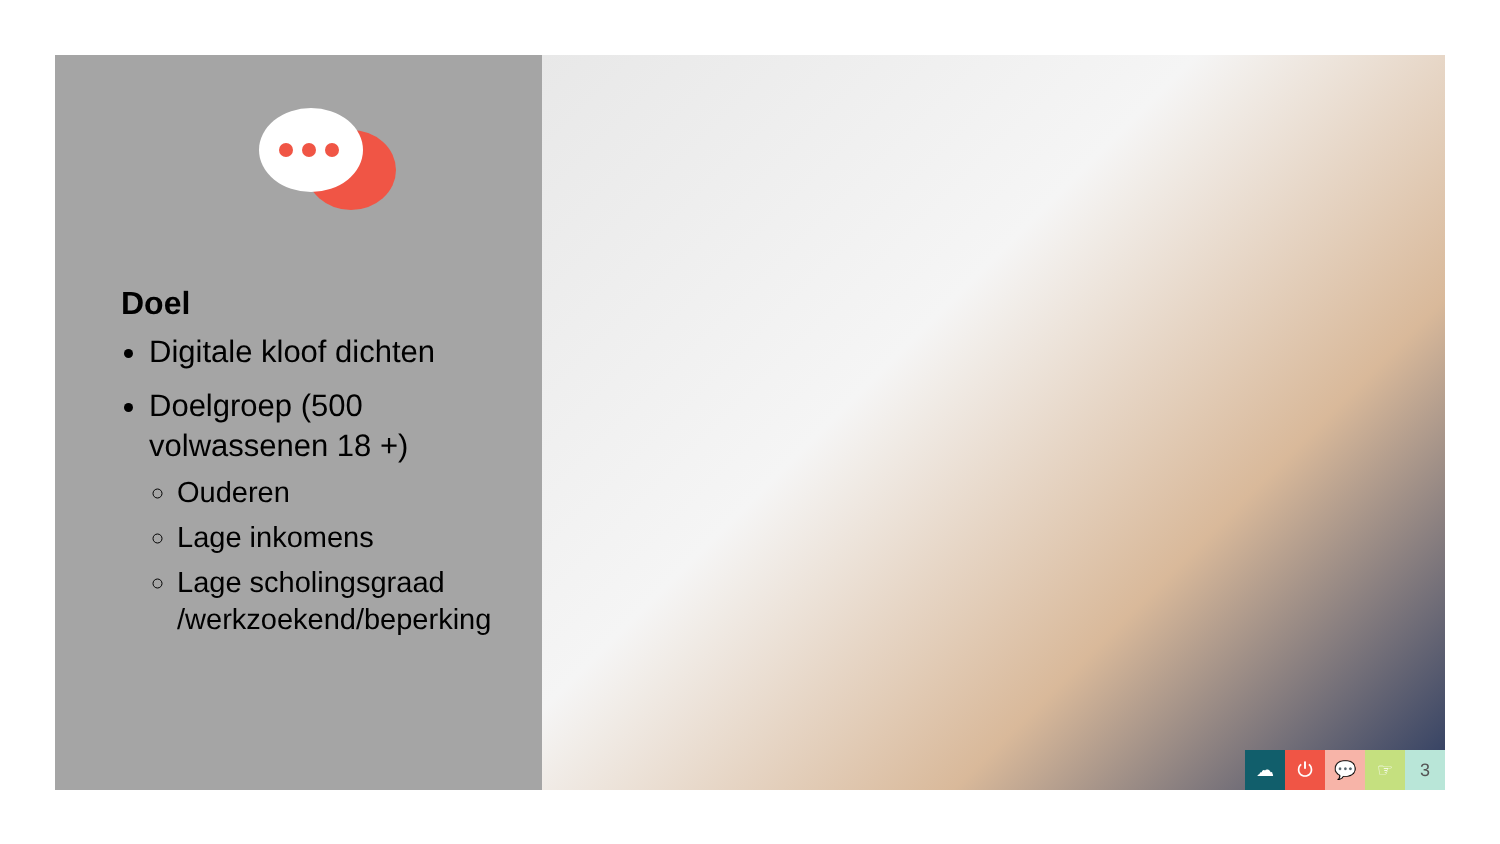Doel
Digitale kloof dichten
Doelgroep (500 volwassenen 18 +)
Ouderen
Lage inkomens
Lage scholingsgraad /werkzoekend/beperking
☁ ⏻ 💬 ☞ 3